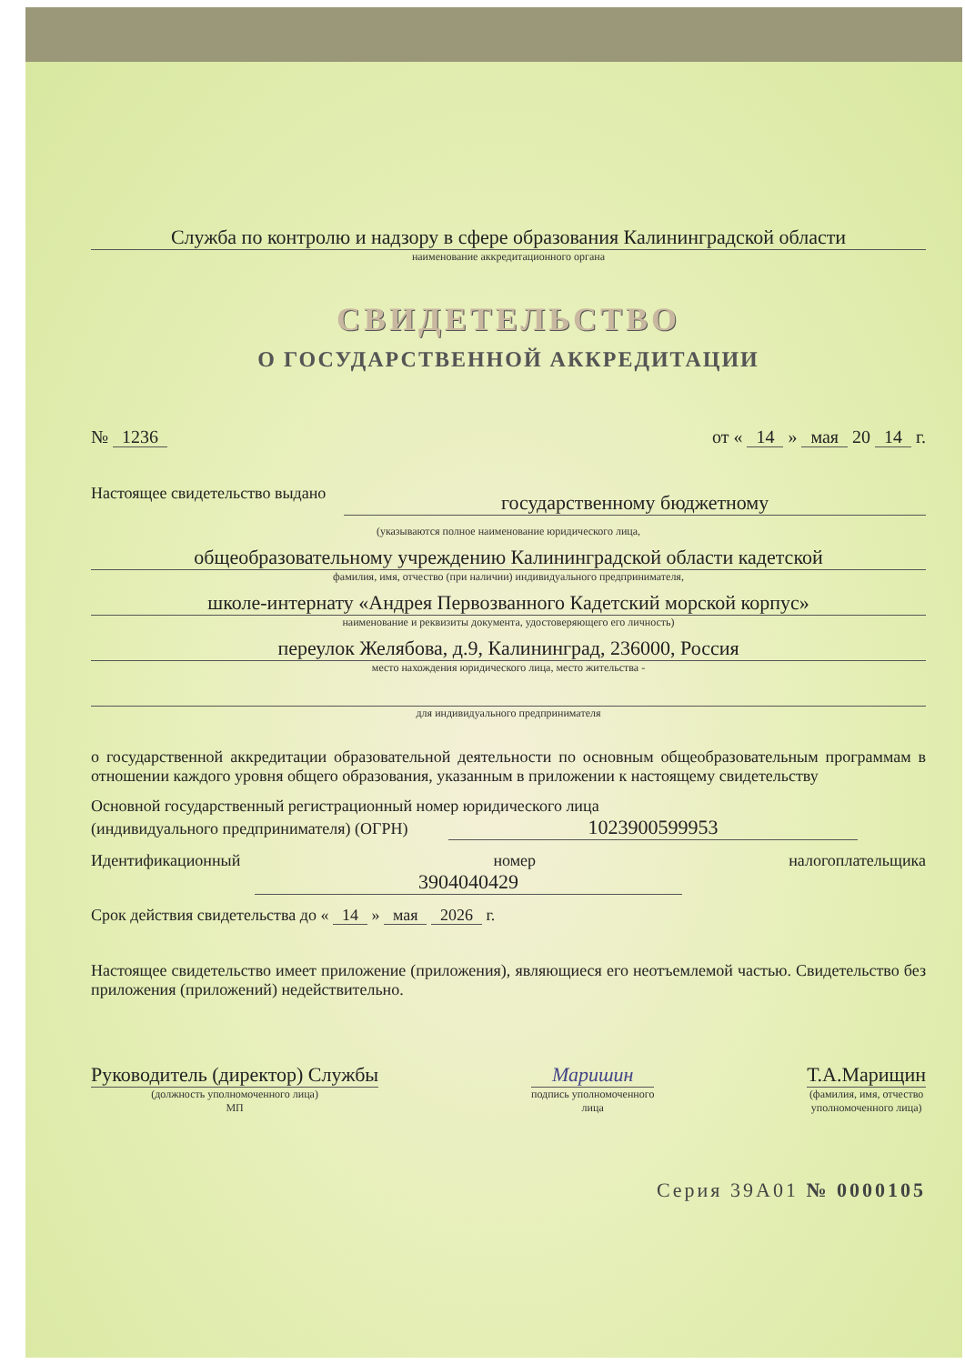Служба по контролю и надзору в сфере образования Калининградской области
наименование аккредитационного органа
СВИДЕТЕЛЬСТВО
О ГОСУДАРСТВЕННОЙ АККРЕДИТАЦИИ
№ 1236 от « 14 » мая 20 14 г.
Настоящее свидетельство выдано государственному бюджетному
(указываются полное наименование юридического лица,
общеобразовательному учреждению Калининградской области кадетской
фамилия, имя, отчество (при наличии) индивидуального предпринимателя,
школе-интернату «Андрея Первозванного Кадетский морской корпус»
наименование и реквизиты документа, удостоверяющего его личность)
переулок Желябова, д.9, Калининград, 236000, Россия
место нахождения юридического лица, место жительства -
для индивидуального предпринимателя
о государственной аккредитации образовательной деятельности по основным общеобразовательным программам в отношении каждого уровня общего образования, указанным в приложении к настоящему свидетельству
Основной государственный регистрационный номер юридического лица
(индивидуального предпринимателя) (ОГРН) 1023900599953
Идентификационный номер налогоплательщика 3904040429
Срок действия свидетельства до « 14 » мая 2026 г.
Настоящее свидетельство имеет приложение (приложения), являющиеся его неотъемлемой частью. Свидетельство без приложения (приложений) недействительно.
Руководитель (директор) Службы
(должность уполномоченного лица)
МП
Маришин
подпись уполномоченного
лица
Т.А.Марищин
(фамилия, имя, отчество
уполномоченного лица)
Серия 39А01 № 0000105